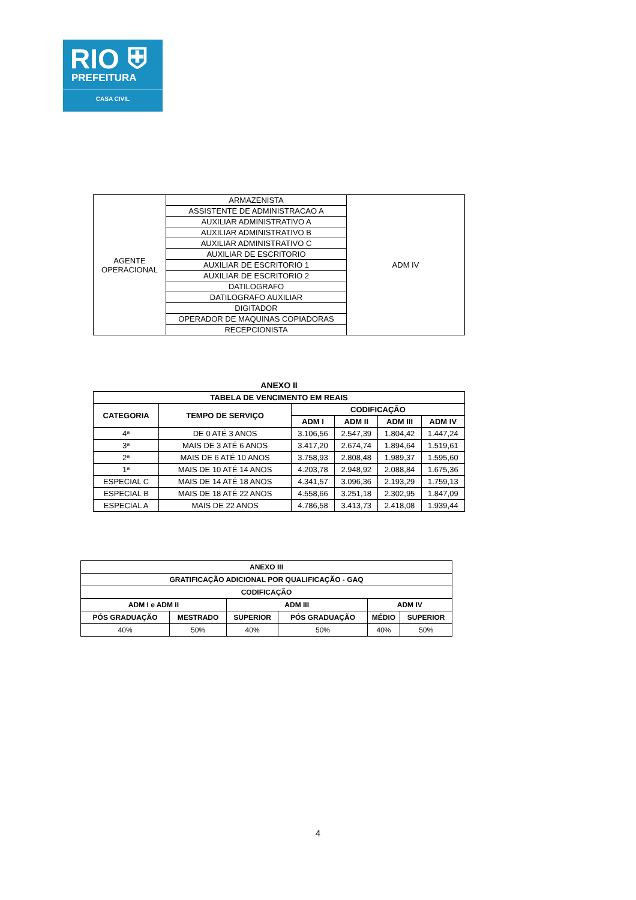RIO ⛨
PREFEITURA
CASA CIVIL
| AGENTE OPERACIONAL | ARMAZENISTA | ADM IV |
| | ASSISTENTE DE ADMINISTRACAO A | |
| | AUXILIAR ADMINISTRATIVO A | |
| | AUXILIAR ADMINISTRATIVO B | |
| | AUXILIAR ADMINISTRATIVO C | |
| | AUXILIAR DE ESCRITORIO | |
| | AUXILIAR DE ESCRITORIO 1 | |
| | AUXILIAR DE ESCRITORIO 2 | |
| | DATILOGRAFO | |
| | DATILOGRAFO AUXILIAR | |
| | DIGITADOR | |
| | OPERADOR DE MAQUINAS COPIADORAS | |
| | RECEPCIONISTA | |
ANEXO II
| TABELA DE VENCIMENTO EM REAIS | | | | | |
| --- | --- | --- | --- | --- | --- |
| CATEGORIA | TEMPO DE SERVIÇO | CODIFICAÇÃO | | | |
| | | ADM I | ADM II | ADM III | ADM IV |
| 4ª | DE 0 ATÉ 3 ANOS | 3.106,56 | 2.547,39 | 1.804,42 | 1.447,24 |
| 3ª | MAIS DE 3 ATÉ 6 ANOS | 3.417,20 | 2.674,74 | 1.894,64 | 1.519,61 |
| 2ª | MAIS DE 6 ATÉ 10 ANOS | 3.758,93 | 2.808,48 | 1.989,37 | 1.595,60 |
| 1ª | MAIS DE 10 ATÉ 14 ANOS | 4.203,78 | 2.948,92 | 2.088,84 | 1.675,36 |
| ESPECIAL C | MAIS DE 14 ATÉ 18 ANOS | 4.341,57 | 3.096,36 | 2.193,29 | 1.759,13 |
| ESPECIAL B | MAIS DE 18 ATÉ 22 ANOS | 4.558,66 | 3.251,18 | 2.302,95 | 1.847,09 |
| ESPECIAL A | MAIS DE 22 ANOS | 4.786,58 | 3.413,73 | 2.418,08 | 1.939,44 |
| ANEXO III | | | | | |
| --- | --- | --- | --- | --- | --- |
| GRATIFICAÇÃO ADICIONAL POR QUALIFICAÇÃO - GAQ | | | | | |
| CODIFICAÇÃO | | | | | |
| ADM I e ADM II | | ADM III | | ADM IV | |
| PÓS GRADUAÇÃO | MESTRADO | SUPERIOR | PÓS GRADUAÇÃO | MÉDIO | SUPERIOR |
| 40% | 50% | 40% | 50% | 40% | 50% |
4